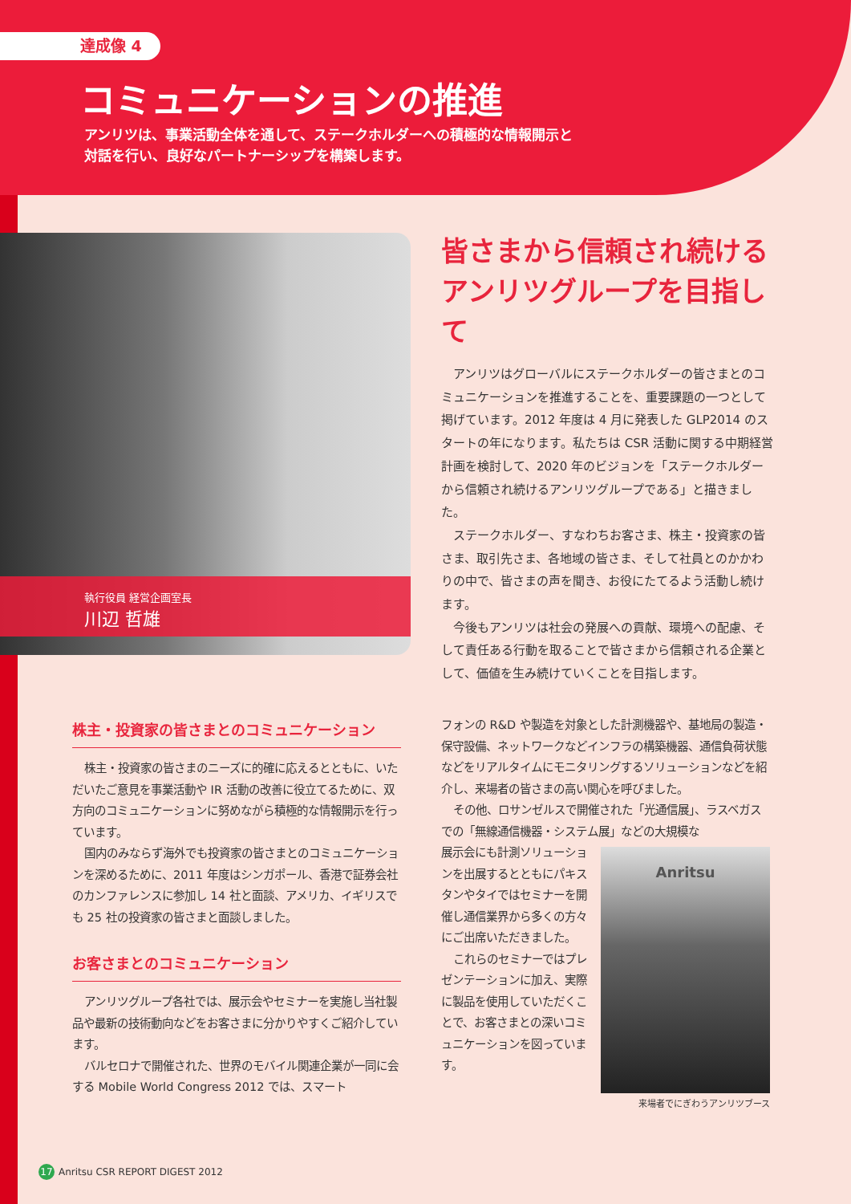達成像 4
コミュニケーションの推進
アンリツは、事業活動全体を通して、ステークホルダーへの積極的な情報開示と
対話を行い、良好なパートナーシップを構築します。
執行役員 経営企画室長
川辺 哲雄
皆さまから信頼され続ける
アンリツグループを目指して
アンリツはグローバルにステークホルダーの皆さまとのコミュニケーションを推進することを、重要課題の一つとして掲げています。2012 年度は 4 月に発表した GLP2014 のスタートの年になります。私たちは CSR 活動に関する中期経営計画を検討して、2020 年のビジョンを「ステークホルダーから信頼され続けるアンリツグループである」と描きました。
ステークホルダー、すなわちお客さま、株主・投資家の皆さま、取引先さま、各地域の皆さま、そして社員とのかかわりの中で、皆さまの声を聞き、お役にたてるよう活動し続けます。
今後もアンリツは社会の発展への貢献、環境への配慮、そして責任ある行動を取ることで皆さまから信頼される企業として、価値を生み続けていくことを目指します。
株主・投資家の皆さまとのコミュニケーション
株主・投資家の皆さまのニーズに的確に応えるとともに、いただいたご意見を事業活動や IR 活動の改善に役立てるために、双方向のコミュニケーションに努めながら積極的な情報開示を行っています。
国内のみならず海外でも投資家の皆さまとのコミュニケーションを深めるために、2011 年度はシンガポール、香港で証券会社のカンファレンスに参加し 14 社と面談、アメリカ、イギリスでも 25 社の投資家の皆さまと面談しました。
お客さまとのコミュニケーション
アンリツグループ各社では、展示会やセミナーを実施し当社製品や最新の技術動向などをお客さまに分かりやすくご紹介しています。
バルセロナで開催された、世界のモバイル関連企業が一同に会する Mobile World Congress 2012 では、スマート
フォンの R&D や製造を対象とした計測機器や、基地局の製造・保守設備、ネットワークなどインフラの構築機器、通信負荷状態などをリアルタイムにモニタリングするソリューションなどを紹介し、来場者の皆さまの高い関心を呼びました。
その他、ロサンゼルスで開催された「光通信展」、ラスベガスでの「無線通信機器・システム展」などの大規模な
Anritsu
展示会にも計測ソリューションを出展するとともにパキスタンやタイではセミナーを開催し通信業界から多くの方々にご出席いただきました。
これらのセミナーではプレゼンテーションに加え、実際に製品を使用していただくことで、お客さまとの深いコミュニケーションを図っています。
来場者でにぎわうアンリツブース
17 Anritsu CSR REPORT DIGEST 2012